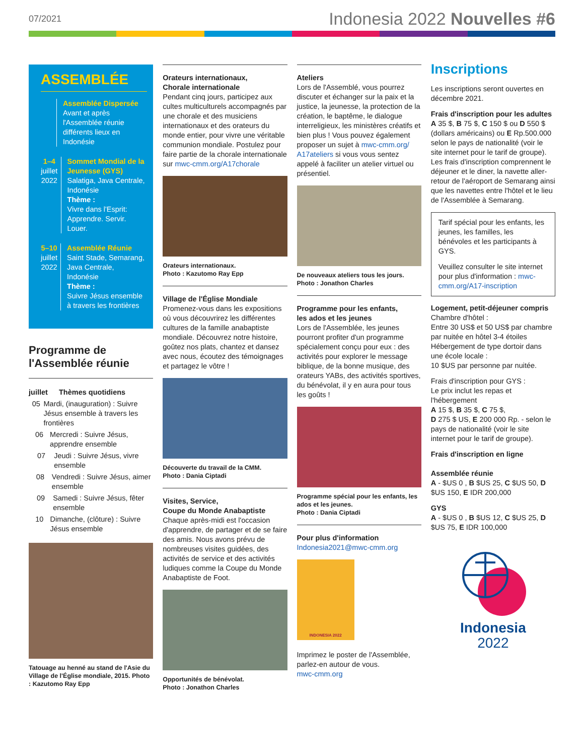07/2021
Indonesia 2022 Nouvelles #6
ASSEMBLÉE
Assemblée Dispersée
Avant et après l'Assemblée réunie différents lieux en Indonésie
1–4
juillet 2022
Sommet Mondial de la Jeunesse (GYS)
Salatiga, Java Centrale, Indonésie
Thème :
Vivre dans l'Esprit: Apprendre. Servir. Louer.
5–10
juillet 2022
Assemblée Réunie
Saint Stade, Semarang, Java Centrale, Indonésie
Thème :
Suivre Jésus ensemble à travers les frontières
Programme de l'Assemblée réunie
juillet Thèmes quotidiens
05 Mardi, (inauguration) : Suivre Jésus ensemble à travers les frontières
06 Mercredi : Suivre Jésus, apprendre ensemble
07 Jeudi : Suivre Jésus, vivre ensemble
08 Vendredi : Suivre Jésus, aimer ensemble
09 Samedi : Suivre Jésus, fêter ensemble
10 Dimanche, (clôture) : Suivre Jésus ensemble
Tatouage au henné au stand de l'Asie du Village de l'Église mondiale, 2015. Photo : Kazutomo Ray Epp
Orateurs internationaux,
Chorale internationale
Pendant cinq jours, participez aux cultes multiculturels accompagnés par une chorale et des musiciens internationaux et des orateurs du monde entier, pour vivre une véritable communion mondiale. Postulez pour faire partie de la chorale internationale sur mwc-cmm.org/A17chorale
Orateurs internationaux.
Photo : Kazutomo Ray Epp
Village de l'Église Mondiale
Promenez-vous dans les expositions où vous découvrirez les différentes cultures de la famille anabaptiste mondiale. Découvrez notre histoire, goûtez nos plats, chantez et dansez avec nous, écoutez des témoignages et partagez le vôtre !
Découverte du travail de la CMM.
Photo : Dania Ciptadi
Visites, Service,
Coupe du Monde Anabaptiste
Chaque après-midi est l'occasion d'apprendre, de partager et de se faire des amis. Nous avons prévu de nombreuses visites guidées, des activités de service et des activités ludiques comme la Coupe du Monde Anabaptiste de Foot.
Opportunités de bénévolat.
Photo : Jonathon Charles
Ateliers
Lors de l'Assemblé, vous pourrez discuter et échanger sur la paix et la justice, la jeunesse, la protection de la création, le baptême, le dialogue interreligieux, les ministères créatifs et bien plus ! Vous pouvez également proposer un sujet à mwc-cmm.org/ A17ateliers si vous vous sentez appelé à faciliter un atelier virtuel ou présentiel.
De nouveaux ateliers tous les jours.
Photo : Jonathon Charles
Programme pour les enfants,
les ados et les jeunes
Lors de l'Assemblée, les jeunes pourront profiter d'un programme spécialement conçu pour eux : des activités pour explorer le message biblique, de la bonne musique, des orateurs YABs, des activités sportives, du bénévolat, il y en aura pour tous les goûts !
Programme spécial pour les enfants, les ados et les jeunes.
Photo : Dania Ciptadi
Pour plus d'information
Indonesia2021@mwc-cmm.org
INDONESIA 2022
Imprimez le poster de l'Assemblée, parlez-en autour de vous.
mwc-cmm.org
Inscriptions
Les inscriptions seront ouvertes en décembre 2021.
Frais d'inscription pour les adultes
A 35 $, B 75 $, C 150 $ ou D 550 $ (dollars américains) ou E Rp.500.000 selon le pays de nationalité (voir le site internet pour le tarif de groupe).
Les frais d'inscription comprennent le déjeuner et le diner, la navette aller-retour de l'aéroport de Semarang ainsi que les navettes entre l'hôtel et le lieu de l'Assemblée à Semarang.
Tarif spécial pour les enfants, les jeunes, les familles, les bénévoles et les participants à GYS.
Veuillez consulter le site internet pour plus d'information : mwc-cmm.org/A17-inscription
Logement, petit-déjeuner compris
Chambre d'hôtel :
Entre 30 US$ et 50 US$ par chambre par nuitée en hôtel 3-4 étoiles
Hébergement de type dortoir dans une école locale :
10 $US par personne par nuitée.
Frais d'inscription pour GYS :
Le prix inclut les repas et l'hébergement
A 15 $, B 35 $, C 75 $,
D 275 $ US, E 200 000 Rp. - selon le pays de nationalité (voir le site internet pour le tarif de groupe).
Frais d'inscription en ligne
Assemblée réunie
A - $US 0 , B $US 25, C $US 50, D $US 150, E IDR 200,000
GYS
A - $US 0 , B $US 12, C $US 25, D $US 75, E IDR 100,000
Indonesia
2022